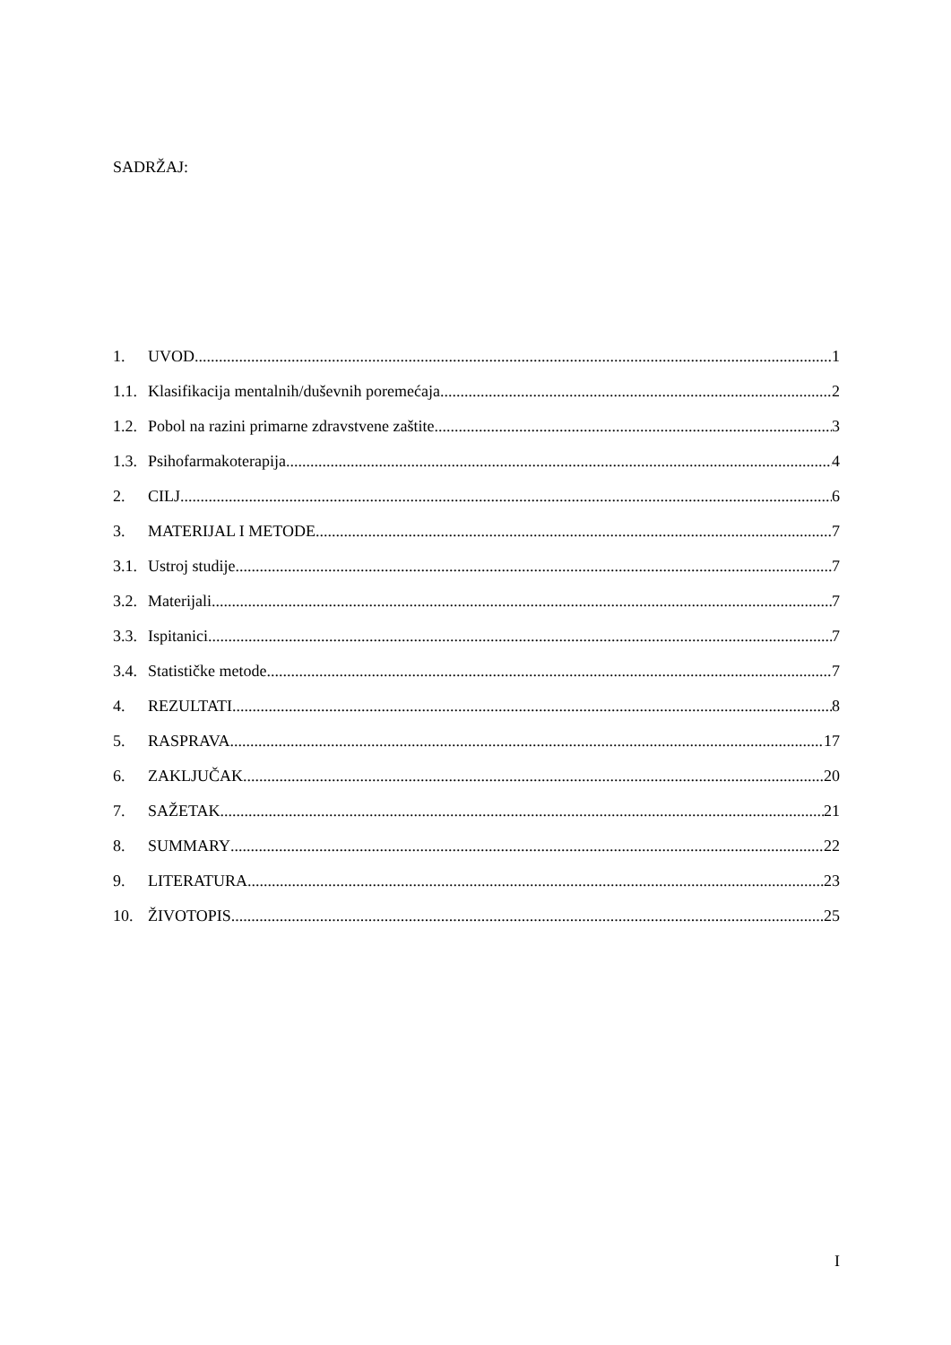SADRŽAJ:
1. UVOD 1
1.1. Klasifikacija mentalnih/duševnih poremećaja 2
1.2. Pobol na razini primarne zdravstvene zaštite 3
1.3. Psihofarmakoterapija 4
2. CILJ 6
3. MATERIJAL I METODE 7
3.1. Ustroj studije 7
3.2. Materijali 7
3.3. Ispitanici 7
3.4. Statističke metode 7
4. REZULTATI 8
5. RASPRAVA 17
6. ZAKLJUČAK 20
7. SAŽETAK 21
8. SUMMARY 22
9. LITERATURA 23
10. ŽIVOTOPIS 25
I